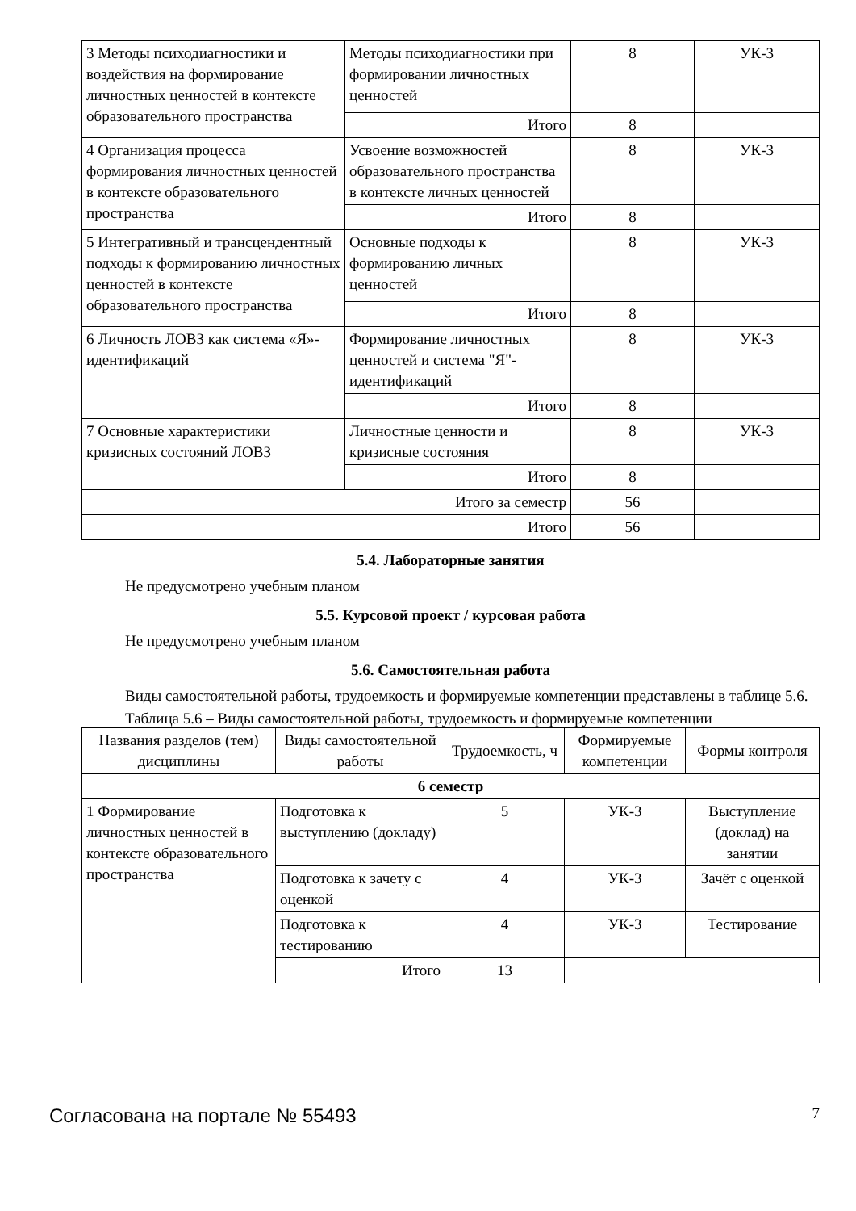| 3 Методы психодиагностики и воздействия на формирование личностных ценностей в контексте образовательного пространства | Методы психодиагностики при формировании личностных ценностей | 8 | УК-3 |
| | Итого | 8 | |
| 4 Организация процесса формирования личностных ценностей в контексте образовательного пространства | Усвоение возможностей образовательного пространства в контексте личных ценностей | 8 | УК-3 |
| | Итого | 8 | |
| 5 Интегративный и трансцендентный подходы к формированию личностных ценностей в контексте образовательного пространства | Основные подходы к формированию личных ценностей | 8 | УК-3 |
| | Итого | 8 | |
| 6 Личность ЛОВЗ как система «Я»-идентификаций | Формирование личностных ценностей и система "Я"-идентификаций | 8 | УК-3 |
| | Итого | 8 | |
| 7 Основные характеристики кризисных состояний ЛОВЗ | Личностные ценности и кризисные состояния | 8 | УК-3 |
| | Итого | 8 | |
| Итого за семестр | | 56 | |
| Итого | | 56 | |
5.4. Лабораторные занятия
Не предусмотрено учебным планом
5.5. Курсовой проект / курсовая работа
Не предусмотрено учебным планом
5.6. Самостоятельная работа
Виды самостоятельной работы, трудоемкость и формируемые компетенции представлены в таблице 5.6.
Таблица 5.6 – Виды самостоятельной работы, трудоемкость и формируемые компетенции
| Названия разделов (тем) дисциплины | Виды самостоятельной работы | Трудоемкость, ч | Формируемые компетенции | Формы контроля |
| --- | --- | --- | --- | --- |
| 6 семестр | | | | |
| 1 Формирование личностных ценностей в контексте образовательного пространства | Подготовка к выступлению (докладу) | 5 | УК-3 | Выступление (доклад) на занятии |
| | Подготовка к зачету с оценкой | 4 | УК-3 | Зачёт с оценкой |
| | Подготовка к тестированию | 4 | УК-3 | Тестирование |
| | Итого | 13 | | |
Согласована на портале № 55493 7